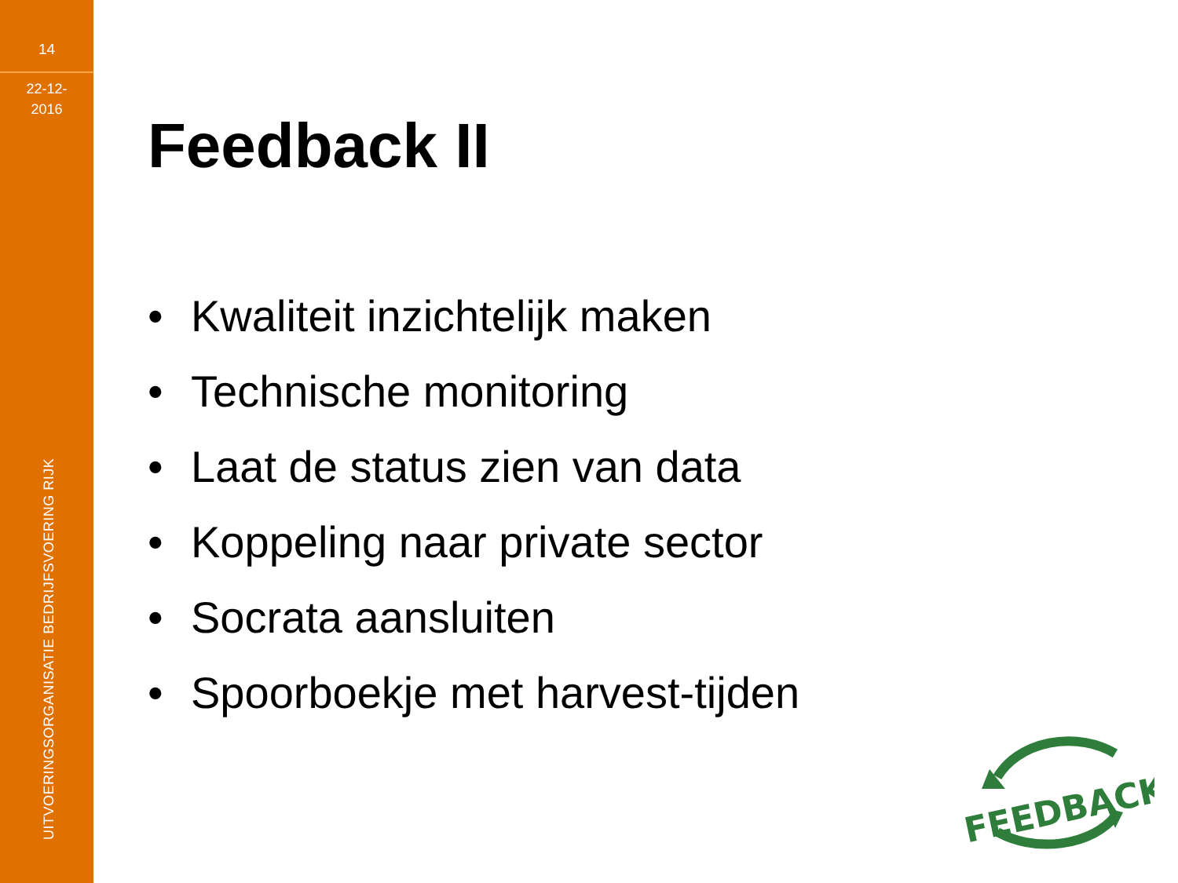14
22-12-
2016
UITVOERINGSORGANISATIE BEDRIJFSVOERING RIJK
Feedback II
• Kwaliteit inzichtelijk maken
• Technische monitoring
• Laat de status zien van data
• Koppeling naar private sector
• Socrata aansluiten
• Spoorboekje met harvest-tijden
FEEDBACK